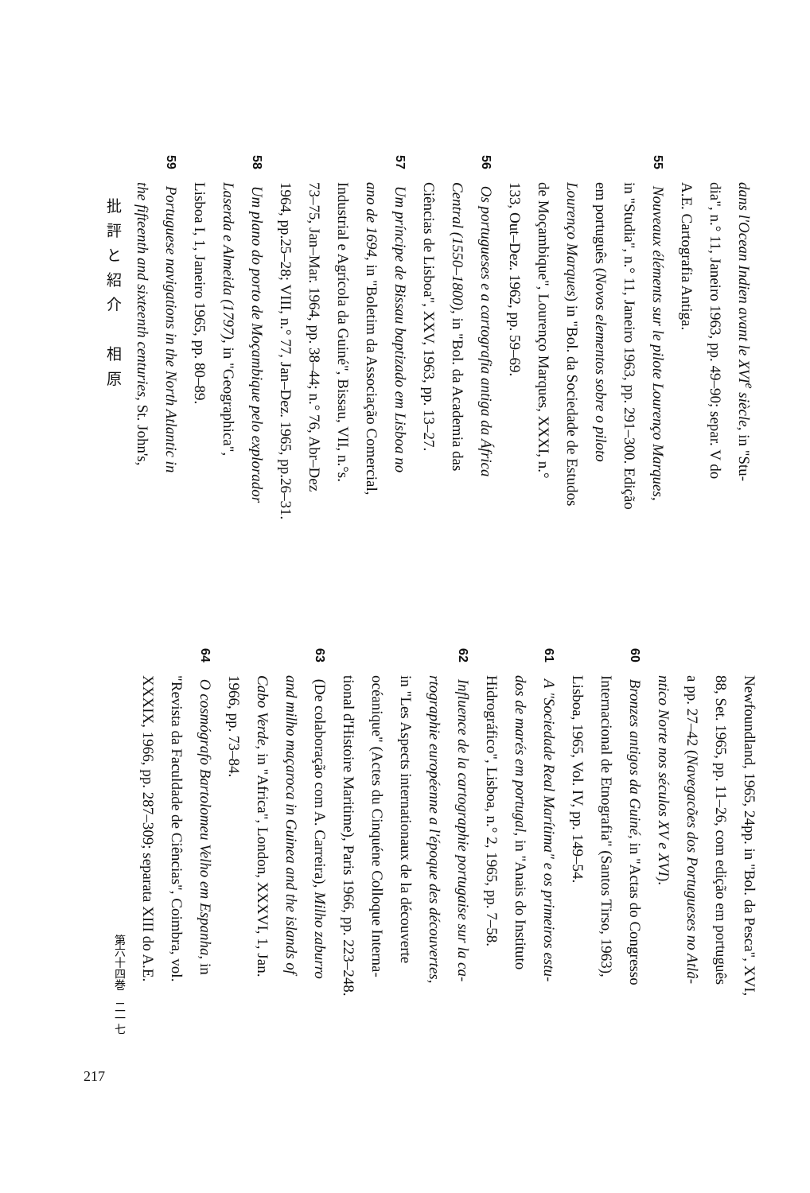dans l'Ocean Indien avant le XVI<sup>e</sup> siècle, in "Stu-
dia", n.° 11, Janeiro 1963, pp. 49–90; separ. V do
A.E. Cartografia Antiga.
55 Nouveaux éléments sur le pilote Lourenço Marques,
in "Studia", n.° 11, Janeiro 1963, pp. 291–300. Edição
em português (Novos elementos sobre o piloto
Lourenço Marques) in "Bol. da Sociedade de Estudos
de Moçambique", Lourenço Marques, XXXI, n.°
133, Out–Dez. 1962, pp. 59–69.
56 Os portugueses e a cartografia antiga da África
Central (1550–1800), in "Bol. da Academia das
Ciências de Lisboa", XXV, 1963, pp. 13–27.
57 Um príncipe de Bissau baptizado em Lisboa no
ano de 1694, in "Boletim da Associação Comercial,
Industrial e Agrícola da Guiné", Bissau, VII, n.°s.
73–75, Jan–Mar. 1964, pp. 38–44; n.° 76, Abr–Dez
1964, pp.25–28; VIII, n.° 77, Jan–Dez. 1965, pp.26–31.
58 Um plano do porto de Moçambique pelo explorador
Laserda e Almeida (1797), in "Geographica",
Lisboa I, 1, Janeiro 1965, pp. 80–89.
59 Portuguese navigations in the North Atlantic in
the fifteenth and sixteenth centuries, St. John's,
批評と紹介　相原
Newfoundland, 1965, 24pp. in "Bol. da Pesca", XVI,
88, Set. 1965, pp. 11–26, com edição em português
a pp. 27–42 (Navegacões dos Portugueses no Atlâ-
ntico Norte nos séculos XV e XVI).
60 Bronzes antigos da Guiné, in "Actas do Congresso
Internacional de Etnografia" (Santos Tirso, 1963),
Lisboa, 1965, Vol. IV, pp. 149–54.
61 A "Sociedade Real Marítima" e os primeiros estu-
dos de marés em portugal, in "Anais do Instituto
Hidrográfico", Lisboa, n.° 2, 1965, pp. 7–58.
62 Influence de la cartographie portugaise sur la ca-
rtographie européenne a l'époque des découvertes,
in "Les Aspects internationaux de la découverte
océanique" (Actes du Cinquéne Colloque Interna-
tional d'Histoire Maritime), Paris 1966, pp. 223–248.
63 (De colaboração com A. Carreira), Milho zaburro
and milho maçaroca in Guinea and the islands of
Cabo Verde, in "Africa", London, XXXVI, 1, Jan.
1966, pp. 73–84.
64 O cosmógrafo Bartolomeu Velho em Espanha, in
"Revista da Faculdade de Ciências", Coimbra, vol.
XXXIX, 1966, pp. 287–309; separata XIII do A.E.
第六十四巻　二一七
217